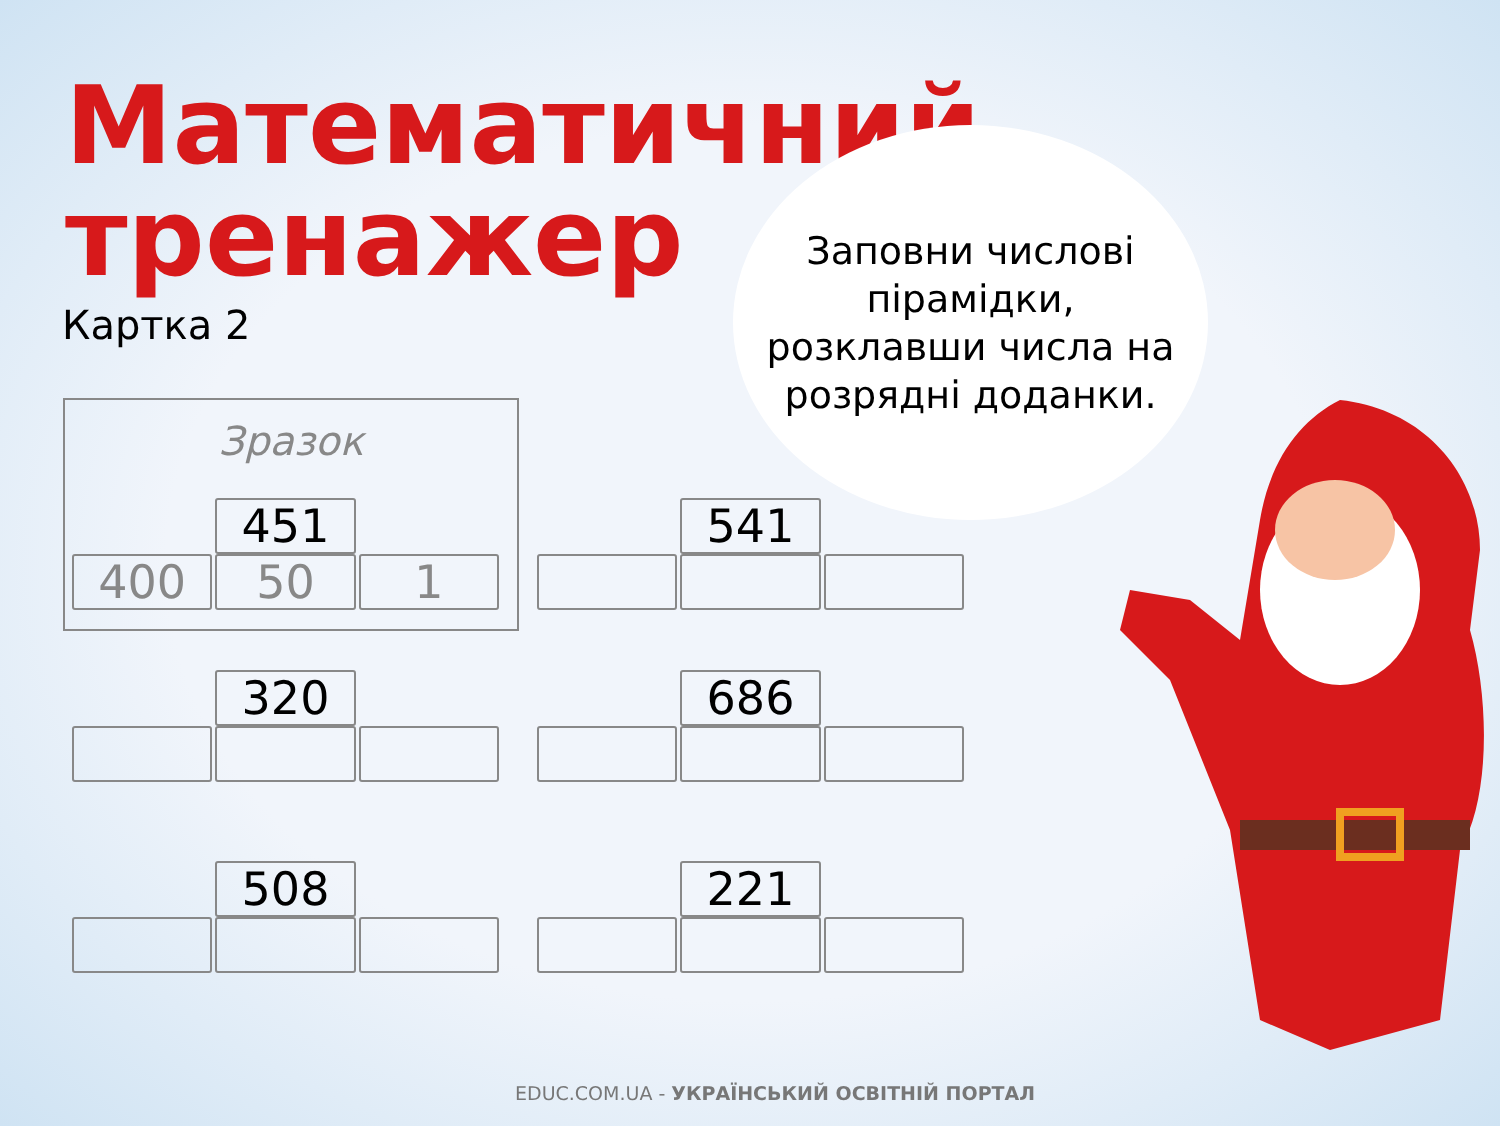Математичний
тренажер
Картка 2
Заповни числові
пірамідки,
розклавши числа на
розрядні доданки.
Зразок
451
400 50 1
541
320 686
508 221
EDUC.COM.UA - УКРАЇНСЬКИЙ ОСВІТНІЙ ПОРТАЛ